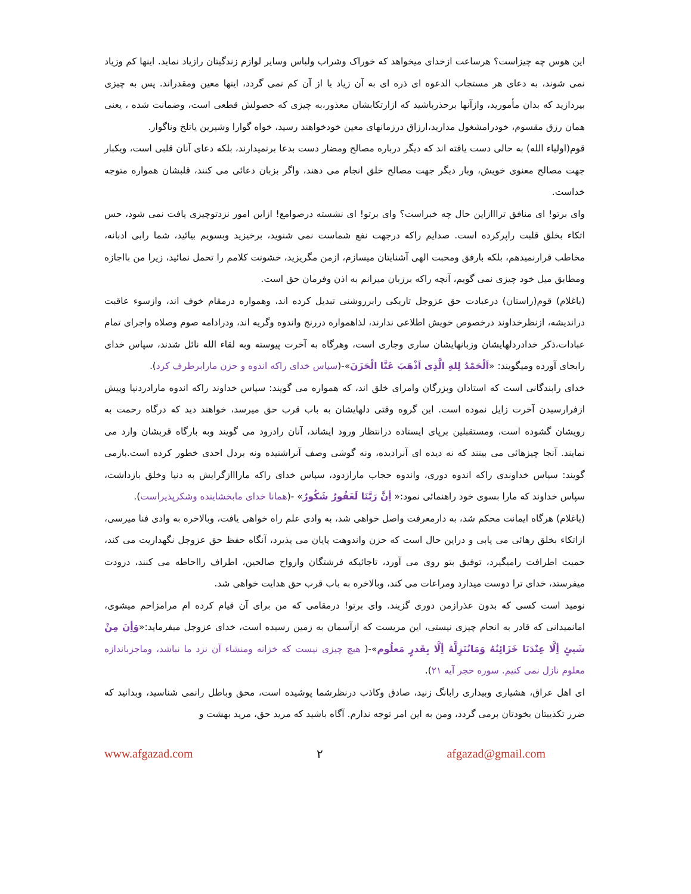این هوس چه چیزاست؟ هرساعت ازخدای میخواهد که خوراک وشراب ولباس وسایر لوازم زندگیتان رازیاد نماید. اینها کم وزیاد نمی شوند، به دعای هر مستجاب الدعوه ای ذره ای به آن زیاد یا از آن کم نمی گردد، اینها معین ومقدراند. پس به چیزی بپردازید که بدان مأمورید، وازآنها برحذرباشید که ازارتکابشان معذور،به چیزی که حصولش قطعی است، وضمانت شده ، یعنی همان رزق مقسوم، خودرامشغول مدارید،ارزاق درزمانهای معین خودخواهند رسید، خواه گوارا وشیرین یاتلخ وناگوار.
قوم(اولیاء الله) به حالی دست یافته اند که دیگر درباره مصالح ومضار دست بدعا برنمیدارند، بلکه دعای آنان قلبی است، ویکبار جهت مصالح معنوی خویش، وبار دیگر جهت مصالح خلق انجام می دهند، واگر بزبان دعائی می کنند، قلبشان همواره متوجه خداست.
وای برتو! ای منافق ترااازاین حال چه خبراست؟ وای برتو! ای نشسته درصوامع! ازاین امور نزدتوچیزی یافت نمی شود، حس اتکاء بخلق قلبت راپرکرده است. صدایم راکه درجهت نفع شماست نمی شنوید، برخیزید وبسویم بیائید، شما رابی ادبانه، مخاطب قرارنمیدهم، بلکه بارفق ومحبت الهی آشنایتان میسازم، ازمن مگریزید، خشونت کلامم را تحمل نمائید، زیرا من بااجازه ومطابق میل خود چیزی نمی گویم، آنچه راکه برزبان میرانم به اذن وفرمان حق است.
(یاغلام) قوم(راستان) درعبادت حق عزوجل تاریکی رابرروشنی تبدیل کرده اند، وهمواره درمقام خوف اند، وازسوء عاقبت دراندیشه، ازنظرخداوند درخصوص خویش اطلاعی ندارند، لذاهمواره دررنج واندوه وگریه اند، ودرادامه صوم وصلاه واجرای تمام عبادات،ذکر خدادردلهایشان وزبانهایشان ساری وجاری است، وهرگاه به آخرت پیوسته وبه لقاء الله نائل شدند، سپاس خدای رابجای آورده ومیگویند: «اَلْحَمْدُ لِلهِ الَّذِی اَذْهَبَ عَنَّا الْحَزَنَ»-(سپاس خدای راکه اندوه و حزن مارابرطرف کرد).
خدای رابندگانی است که استادان وبزرگان وامرای خلق اند، که همواره می گویند: سپاس خداوند راکه اندوه مارادردنیا وپیش ازفرارسیدن آخرت زایل نموده است. این گروه وقتی دلهایشان به باب قرب حق میرسد، خواهند دید که درگاه رحمت به رویشان گشوده است، ومستقبلین برپای ایستاده درانتظار ورود ایشاند، آنان رادرود می گویند وبه بارگاه قربشان وارد می نمایند. آنجا چیزهائی می بینند که نه دیده ای آنرادیده، ونه گوشی وصف آنراشنیده ونه بردل احدی خطور کرده است.بازمی گویند: سپاس خداوندی راکه اندوه دوری، واندوه حجاب مارازدود، سپاس خدای راکه مارااازگرایش به دنیا وخلق بازداشت، سپاس خداوند که مارا بسوی خود راهنمائی نمود:« أِنَّ رَبَّنَا لَغَفُورٌ شَکُورٌ» -(همانا خدای مابخشاینده وشکرپذیراست).
(یاغلام) هرگاه ایمانت محکم شد، به دارمعرفت واصل خواهی شد، به وادی علم راه خواهی یافت، وبالاخره به وادی فنا میرسی، ازاتکاء بخلق رهائی می یابی و دراین حال است که حزن واندوهت پایان می پذیرد، آنگاه حفظ حق عزوجل نگهداریت می کند، حمیت اطرافت رامیگیرد، توفیق بتو روی می آورد، تاجائیکه فرشتگان وارواح صالحین، اطراف رااحاطه می کنند، درودت میفرستد، خدای ترا دوست میدارد ومراعات می کند، وبالاخره به باب قرب حق هدایت خواهی شد.
نومید است کسی که بدون عذرازمن دوری گزیند. وای برتو! درمقامی که من برای آن قیام کرده ام مرامزاحم میشوی، امانمیدانی که قادر به انجام چیزی نیستی، این مریست که ازآسمان به زمین رسیده است، خدای عزوجل میفرماید:«وَأِنَ مِنْ شَیئٍ أِلَّا عِنْدَنَا خَزَائِنُهُ وَمَانُنَزِلَّهُ أِلَّا بِقَدرٍ مَعلُوم»-( هیچ چیزی نیست که خزانه ومنشاء آن نزد ما نباشد، وماجزباندازه معلوم نازل نمی کنیم. سوره حجر آیه ۲۱).
ای اهل عراق، هشیاری وبیداری رابانگ زنید، صادق وکاذب درنظرشما پوشیده است، محق وباطل رانمی شناسید، وبدانید که ضرر تکذیبتان بخودتان برمی گردد، ومن به این امر توجه ندارم. آگاه باشید که مرید حق، مرید بهشت و
www.afgazad.com ۲ afgazad@gmail.com